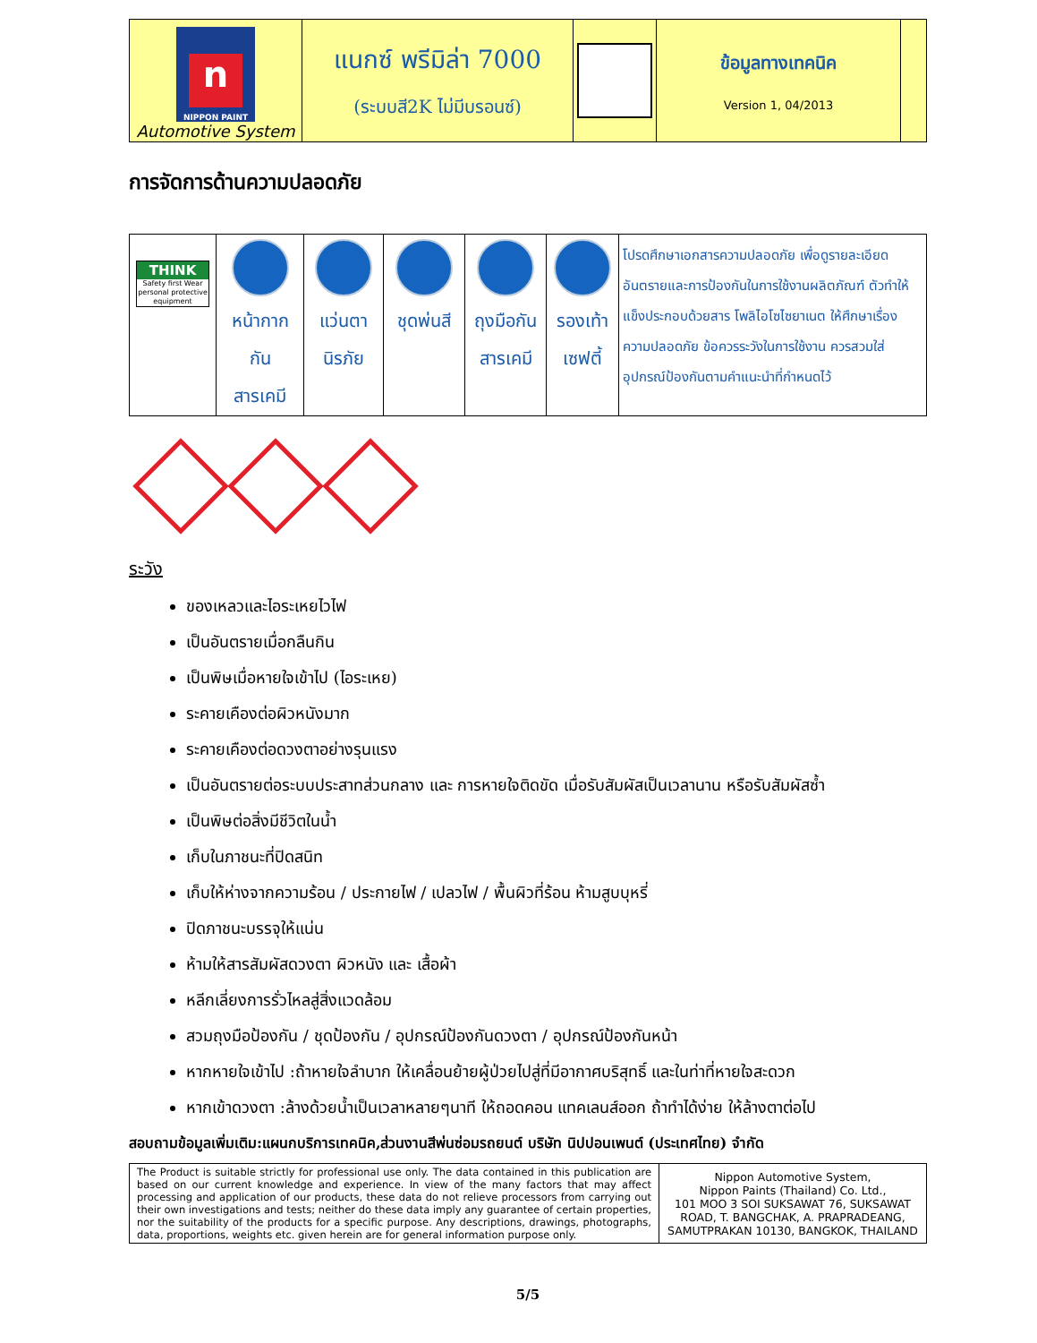| n NIPPON PAINT Automotive System | แนกซ์ พรีมิล่า 7000 (ระบบสี2K ไม่มีบรอนซ์) | | ข้อมูลทางเทคนิค Version 1, 04/2013 | |
การจัดการด้านความปลอดภัย
| THINK Safety first Wear personal protective equipment | หน้ากาก กัน สารเคมี | แว่นตา นิรภัย | ชุดพ่นสี | ถุงมือกัน สารเคมี | รองเท้า เซฟตี้ | โปรดศึกษาเอกสารความปลอดภัย เพื่อดูรายละเอียดอันตรายและการป้องกันในการใช้งานผลิตภัณฑ์ ตัวทำให้แข็งประกอบด้วยสาร โพลิไอโซไซยาเนต ให้ศึกษาเรื่องความปลอดภัย ข้อควรระวังในการใช้งาน ควรสวมใส่อุปกรณ์ป้องกันตามคำแนะนำที่กำหนดไว้ |
ระวัง
ของเหลวและไอระเหยไวไฟ
เป็นอันตรายเมื่อกลืนกิน
เป็นพิษเมื่อหายใจเข้าไป (ไอระเหย)
ระคายเคืองต่อผิวหนังมาก
ระคายเคืองต่อดวงตาอย่างรุนแรง
เป็นอันตรายต่อระบบประสาทส่วนกลาง และ การหายใจติดขัด เมื่อรับสัมผัสเป็นเวลานาน หรือรับสัมผัสซ้ำ
เป็นพิษต่อสิ่งมีชีวิตในน้ำ
เก็บในภาชนะที่ปิดสนิท
เก็บให้ห่างจากความร้อน / ประกายไฟ / เปลวไฟ / พื้นผิวที่ร้อน ห้ามสูบบุหรี่
ปิดภาชนะบรรจุให้แน่น
ห้ามให้สารสัมผัสดวงตา ผิวหนัง และ เสื้อผ้า
หลีกเลี่ยงการรั่วไหลสู่สิ่งแวดล้อม
สวมถุงมือป้องกัน / ชุดป้องกัน / อุปกรณ์ป้องกันดวงตา / อุปกรณ์ป้องกันหน้า
หากหายใจเข้าไป :ถ้าหายใจลำบาก ให้เคลื่อนย้ายผู้ป่วยไปสู่ที่มีอากาศบริสุทธิ์ และในท่าที่หายใจสะดวก
หากเข้าดวงตา :ล้างด้วยน้ำเป็นเวลาหลายๆนาที ให้ถอดคอน แทคเลนส์ออก ถ้าทำได้ง่าย ให้ล้างตาต่อไป
สอบถามข้อมูลเพิ่มเติม:แผนกบริการเทคนิค,ส่วนงานสีพ่นซ่อมรถยนต์ บริษัท นิปปอนเพนต์ (ประเทศไทย) จำกัด
| The Product is suitable strictly for professional use only. The data contained in this publication are based on our current knowledge and experience. In view of the many factors that may affect processing and application of our products, these data do not relieve processors from carrying out their own investigations and tests; neither do these data imply any guarantee of certain properties, nor the suitability of the products for a specific purpose. Any descriptions, drawings, photographs, data, proportions, weights etc. given herein are for general information purpose only. | Nippon Automotive System, Nippon Paints (Thailand) Co. Ltd., 101 MOO 3 SOI SUKSAWAT 76, SUKSAWAT ROAD, T. BANGCHAK, A. PRAPRADEANG, SAMUTPRAKAN 10130, BANGKOK, THAILAND |
5/5